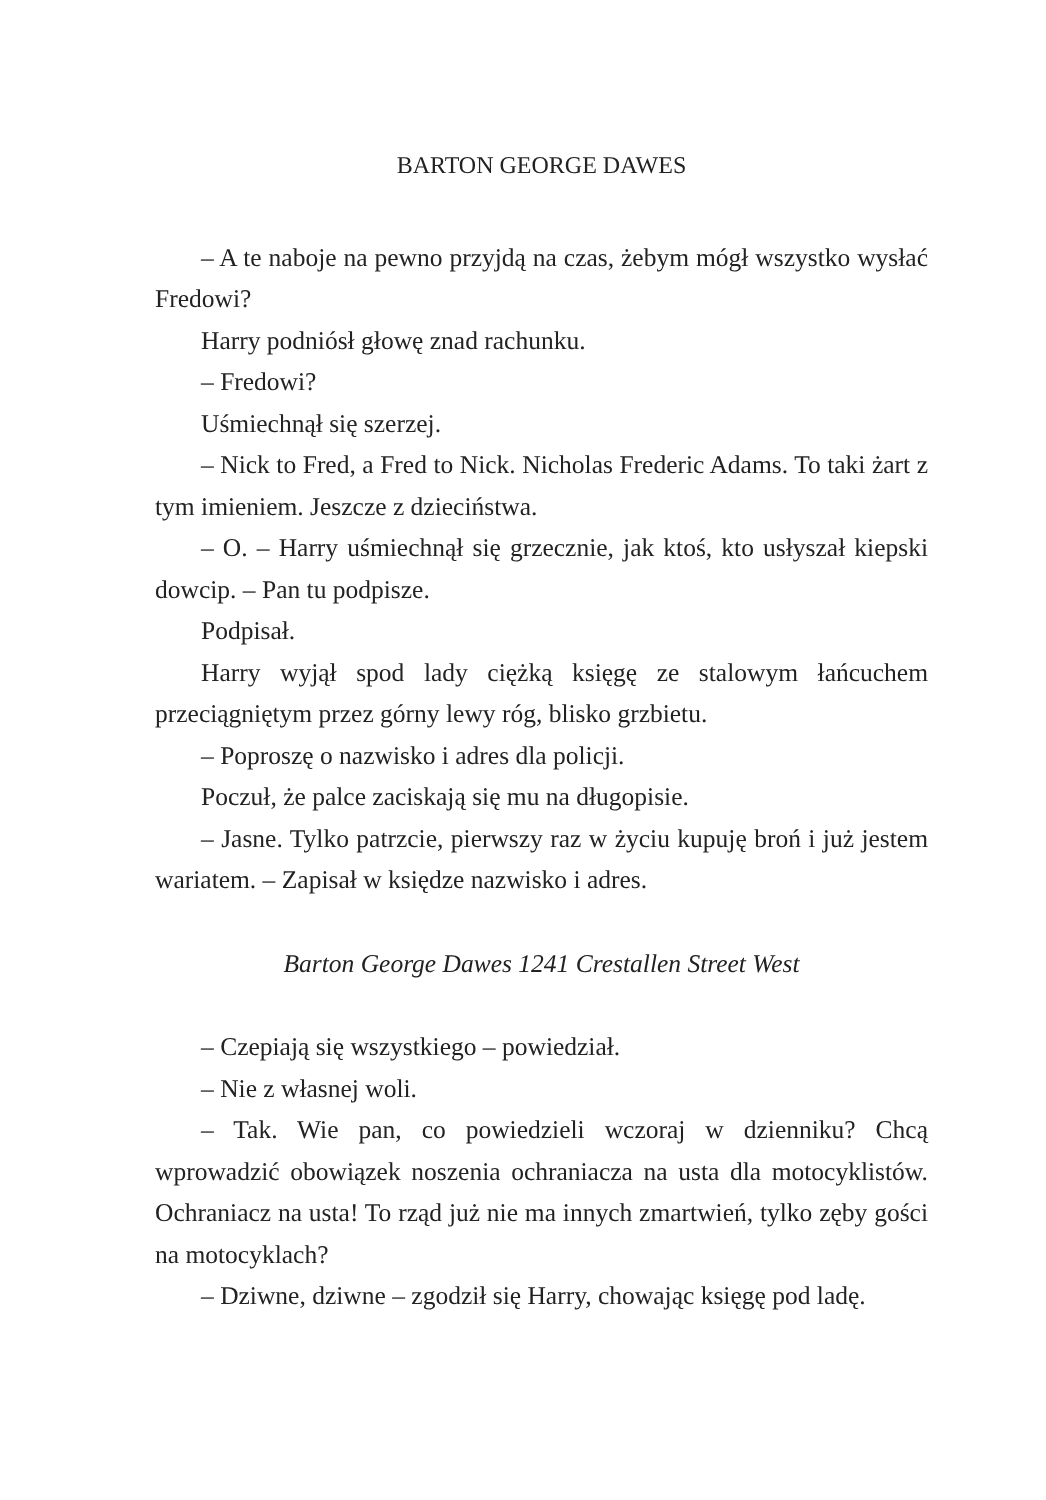BARTON GEORGE DAWES
– A te naboje na pewno przyjdą na czas, żebym mógł wszystko wysłać Fredowi?
Harry podniósł głowę znad rachunku.
– Fredowi?
Uśmiechnął się szerzej.
– Nick to Fred, a Fred to Nick. Nicholas Frederic Adams. To taki żart z tym imieniem. Jeszcze z dzieciństwa.
– O. – Harry uśmiechnął się grzecznie, jak ktoś, kto usłyszał kiepski dowcip. – Pan tu podpisze.
Podpisał.
Harry wyjął spod lady ciężką księgę ze stalowym łańcuchem przeciągniętym przez górny lewy róg, blisko grzbietu.
– Poproszę o nazwisko i adres dla policji.
Poczuł, że palce zaciskają się mu na długopisie.
– Jasne. Tylko patrzcie, pierwszy raz w życiu kupuję broń i już jestem wariatem. – Zapisał w księdze nazwisko i adres.
Barton George Dawes 1241 Crestallen Street West
– Czepiają się wszystkiego – powiedział.
– Nie z własnej woli.
– Tak. Wie pan, co powiedzieli wczoraj w dzienniku? Chcą wprowadzić obowiązek noszenia ochraniacza na usta dla motocyklistów. Ochraniacz na usta! To rząd już nie ma innych zmartwień, tylko zęby gości na motocyklach?
– Dziwne, dziwne – zgodził się Harry, chowając księgę pod ladę.